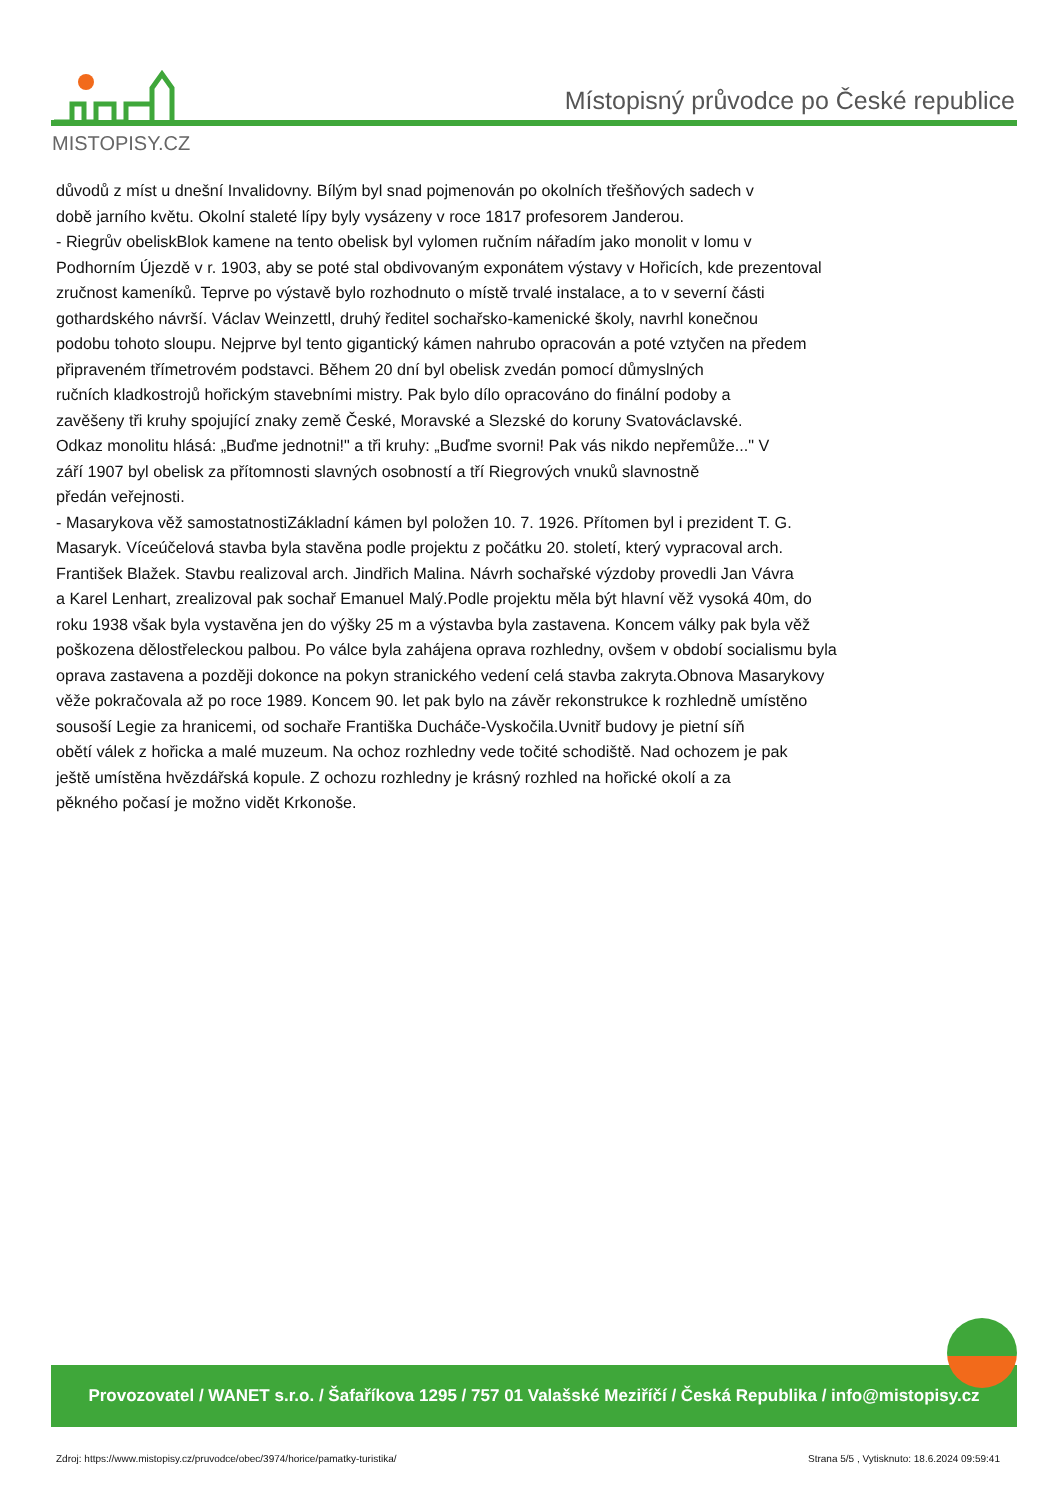Místopisný průvodce po České republice
MISTOPISY.CZ
důvodů z míst u dnešní Invalidovny. Bílým byl snad pojmenován po okolních třešňových sadech v
době jarního květu. Okolní staleté lípy byly vysázeny v roce 1817 profesorem Janderou.
- Riegrův obeliskBlok kamene na tento obelisk byl vylomen ručním nářadím jako monolit v lomu v
Podhorním Újezdě v r. 1903, aby se poté stal obdivovaným exponátem výstavy v Hořicích, kde prezentoval
zručnost kameníků. Teprve po výstavě bylo rozhodnuto o místě trvalé instalace, a to v severní části
gothardského návrší. Václav Weinzettl, druhý ředitel sochařsko-kamenické školy, navrhl konečnou
podobu tohoto sloupu. Nejprve byl tento gigantický kámen nahrubo opracován a poté vztyčen na předem
připraveném třímetrovém podstavci. Během 20 dní byl obelisk zvedán pomocí důmyslných
ručních kladkostrojů hořickým stavebními mistry. Pak bylo dílo opracováno do finální podoby a
zavěšeny tři kruhy spojující znaky země České, Moravské a Slezské do koruny Svatováclavské.
Odkaz monolitu hlásá: „Buďme jednotni!" a tři kruhy: „Buďme svorni! Pak vás nikdo nepřemůže..." V
září 1907 byl obelisk za přítomnosti slavných osobností a tří Riegrových vnuků slavnostně
předán veřejnosti.
- Masarykova věž samostatnostiZákladní kámen byl položen 10. 7. 1926. Přítomen byl i prezident T. G.
Masaryk. Víceúčelová stavba byla stavěna podle projektu z počátku 20. století, který vypracoval arch.
František Blažek. Stavbu realizoval arch. Jindřich Malina. Návrh sochařské výzdoby provedli Jan Vávra
a Karel Lenhart, zrealizoval pak sochař Emanuel Malý.Podle projektu měla být hlavní věž vysoká 40m, do
roku 1938 však byla vystavěna jen do výšky 25 m a výstavba byla zastavena. Koncem války pak byla věž
poškozena dělostřeleckou palbou. Po válce byla zahájena oprava rozhledny, ovšem v období socialismu byla
oprava zastavena a později dokonce na pokyn stranického vedení celá stavba zakryta.Obnova Masarykovy
věže pokračovala až po roce 1989. Koncem 90. let pak bylo na závěr rekonstrukce k rozhledně umístěno
sousoší Legie za hranicemi, od sochaře Františka Ducháče-Vyskočila.Uvnitř budovy je pietní síň
obětí válek z hořicka a malé muzeum. Na ochoz rozhledny vede točité schodiště. Nad ochozem je pak
ještě umístěna hvězdářská kopule. Z ochozu rozhledny je krásný rozhled na hořické okolí a za
pěkného počasí je možno vidět Krkonoše.
Provozovatel / WANET s.r.o. / Šafaříkova 1295 / 757 01 Valašské Meziříčí / Česká Republika / info@mistopisy.cz
Zdroj: https://www.mistopisy.cz/pruvodce/obec/3974/horice/pamatky-turistika/ Strana 5/5 , Vytisknuto: 18.6.2024 09:59:41